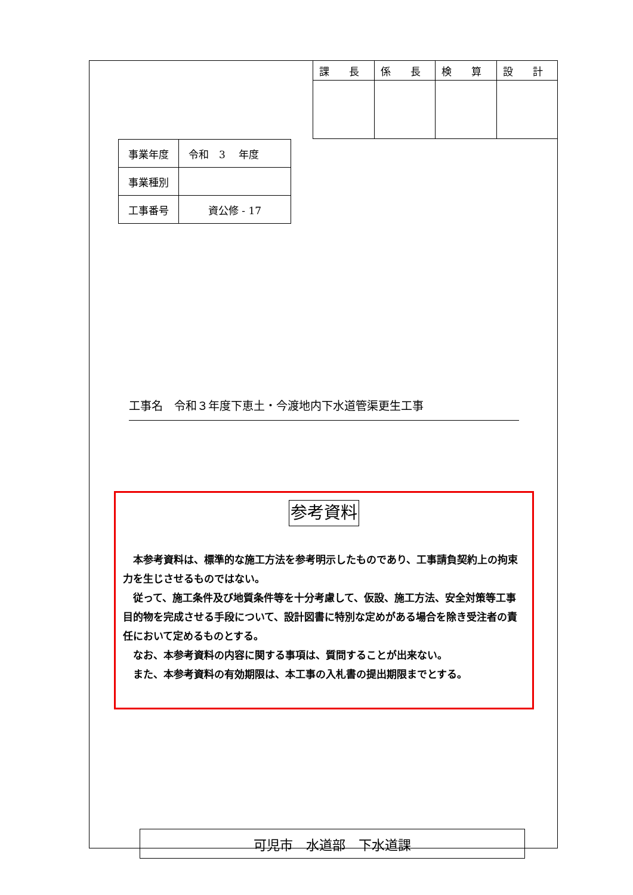| 課 長 | 係 長 | 検 算 | 設 計 |
| 事業年度 | 令和 3 年度 |
| 事業種別 | |
| 工事番号 | 資公修 - 17 |
工事名　令和３年度下恵土・今渡地内下水道管渠更生工事
参考資料
本参考資料は、標準的な施工方法を参考明示したものであり、工事請負契約上の拘束力を生じさせるものではない。
従って、施工条件及び地質条件等を十分考慮して、仮設、施工方法、安全対策等工事目的物を完成させる手段について、設計図書に特別な定めがある場合を除き受注者の責任において定めるものとする。
なお、本参考資料の内容に関する事項は、質問することが出来ない。
また、本参考資料の有効期限は、本工事の入札書の提出期限までとする。
可児市　水道部　下水道課